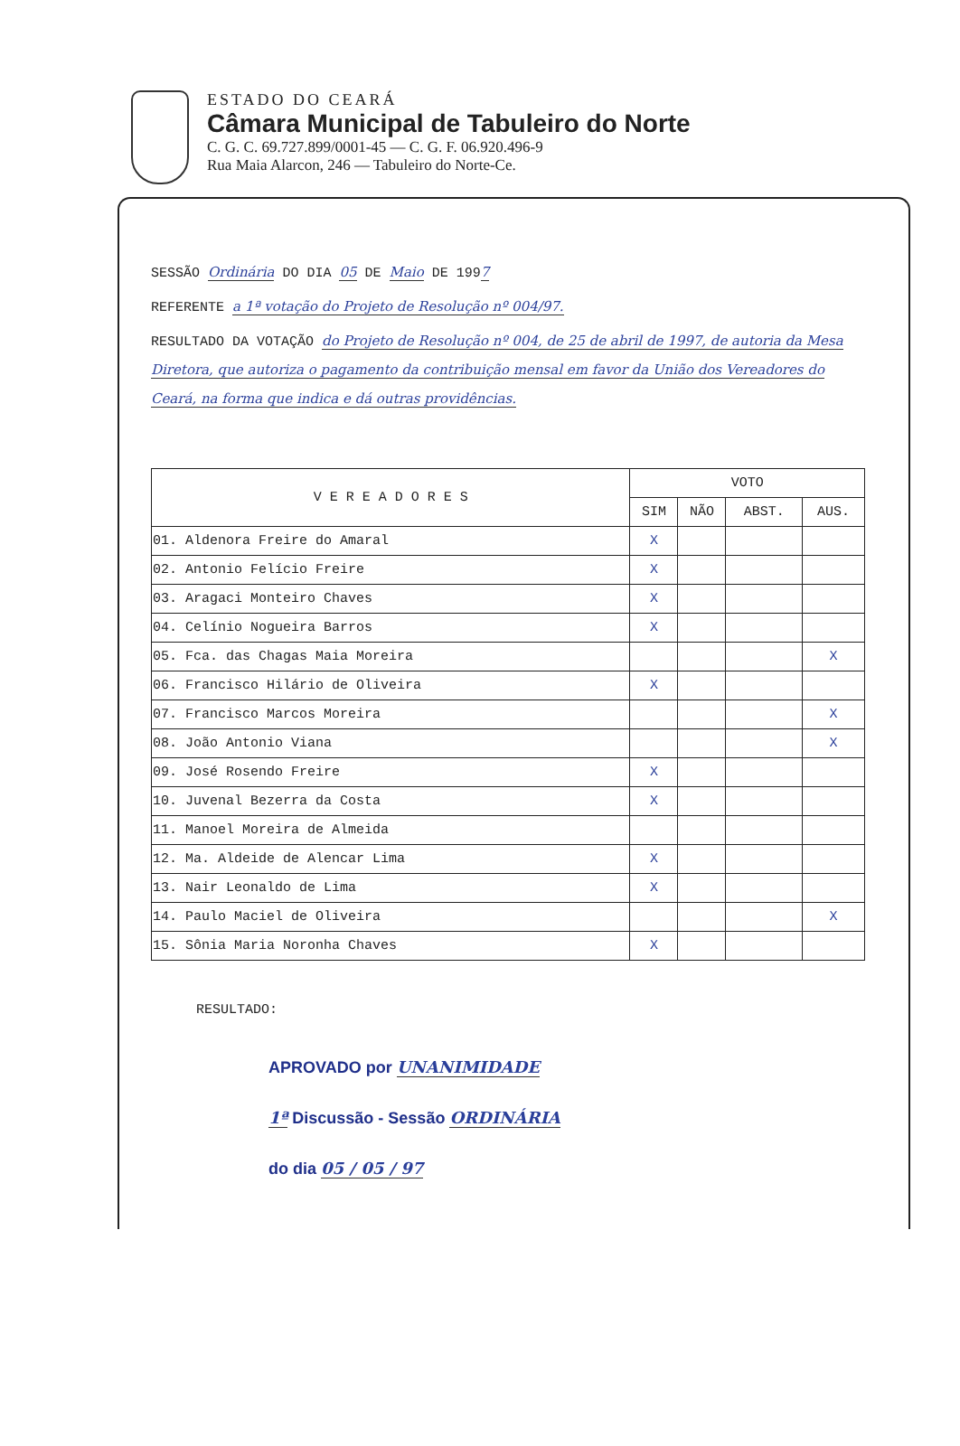ESTADO DO CEARÁ
Câmara Municipal de Tabuleiro do Norte
C. G. C. 69.727.899/0001-45 — C. G. F. 06.920.496-9
Rua Maia Alarcon, 246 — Tabuleiro do Norte-Ce.
SESSÃO Ordinária DO DIA 05 DE Maio DE 1997
REFERENTE a 1ª votação do Projeto de Resolução nº 004/97.
RESULTADO DA VOTAÇÃO do Projeto de Resolução nº 004, de 25 de abril de 1997, de autoria da Mesa Diretora, que autoriza o pagamento da contribuição mensal em favor da União dos Vereadores do Ceará, na forma que indica e dá outras providências.
| V E R E A D O R E S | VOTO | | | |
| --- | --- | --- | --- | --- |
| | SIM | NÃO | ABST. | AUS. |
| 01. Aldenora Freire do Amaral | X | | | |
| 02. Antonio Felício Freire | X | | | |
| 03. Aragaci Monteiro Chaves | X | | | |
| 04. Celínio Nogueira Barros | X | | | |
| 05. Fca. das Chagas Maia Moreira | | | | X |
| 06. Francisco Hilário de Oliveira | X | | | |
| 07. Francisco Marcos Moreira | | | | X |
| 08. João Antonio Viana | | | | X |
| 09. José Rosendo Freire | X | | | |
| 10. Juvenal Bezerra da Costa | X | | | |
| 11. Manoel Moreira de Almeida | | | | |
| 12. Ma. Aldeide de Alencar Lima | X | | | |
| 13. Nair Leonaldo de Lima | X | | | |
| 14. Paulo Maciel de Oliveira | | | | X |
| 15. Sônia Maria Noronha Chaves | X | | | |
RESULTADO:
APROVADO por UNANIMIDADE
1ª Discussão - Sessão ORDINÁRIA
do dia 05 / 05 / 97